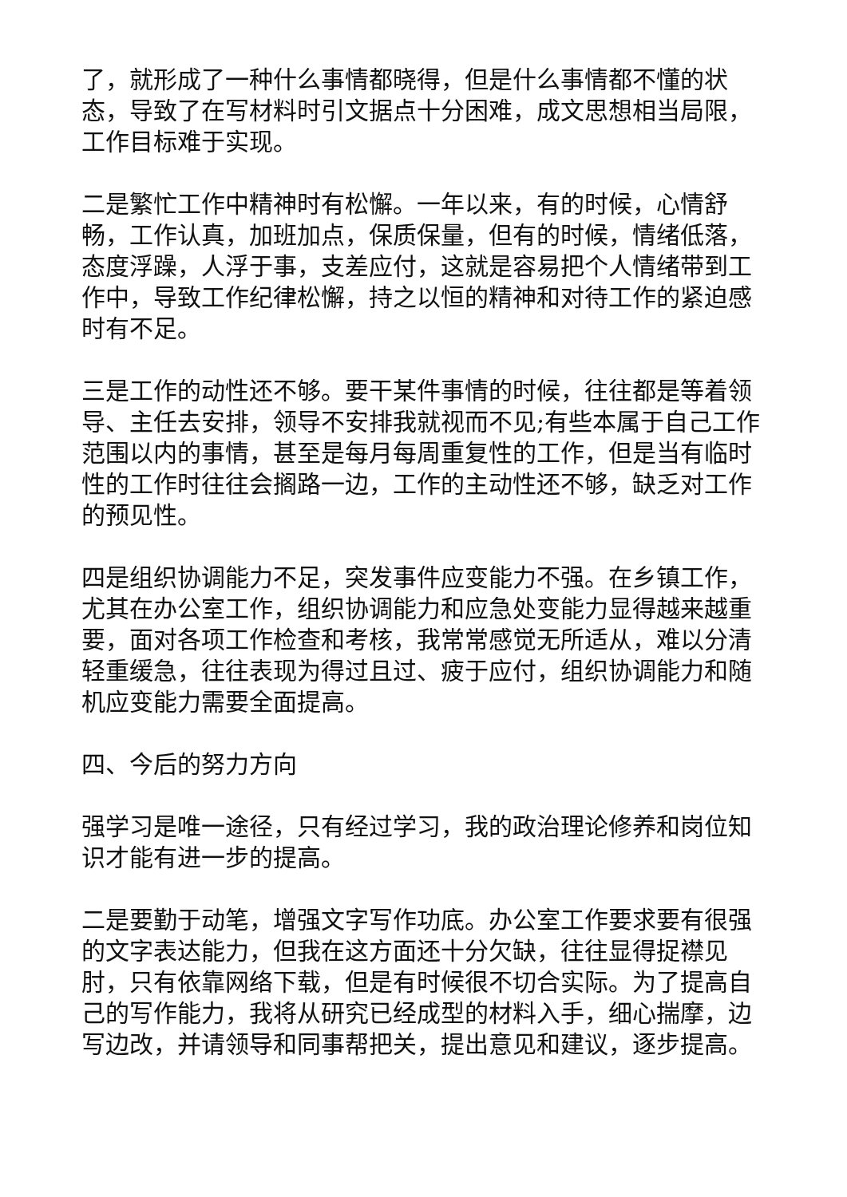了，就形成了一种什么事情都晓得，但是什么事情都不懂的状态，导致了在写材料时引文据点十分困难，成文思想相当局限，工作目标难于实现。
二是繁忙工作中精神时有松懈。一年以来，有的时候，心情舒畅，工作认真，加班加点，保质保量，但有的时候，情绪低落，态度浮躁，人浮于事，支差应付，这就是容易把个人情绪带到工作中，导致工作纪律松懈，持之以恒的精神和对待工作的紧迫感时有不足。
三是工作的动性还不够。要干某件事情的时候，往往都是等着领导、主任去安排，领导不安排我就视而不见;有些本属于自己工作范围以内的事情，甚至是每月每周重复性的工作，但是当有临时性的工作时往往会搁路一边，工作的主动性还不够，缺乏对工作的预见性。
四是组织协调能力不足，突发事件应变能力不强。在乡镇工作，尤其在办公室工作，组织协调能力和应急处变能力显得越来越重要，面对各项工作检查和考核，我常常感觉无所适从，难以分清轻重缓急，往往表现为得过且过、疲于应付，组织协调能力和随机应变能力需要全面提高。
四、今后的努力方向
强学习是唯一途径，只有经过学习，我的政治理论修养和岗位知识才能有进一步的提高。
二是要勤于动笔，增强文字写作功底。办公室工作要求要有很强的文字表达能力，但我在这方面还十分欠缺，往往显得捉襟见肘，只有依靠网络下载，但是有时候很不切合实际。为了提高自己的写作能力，我将从研究已经成型的材料入手，细心揣摩，边写边改，并请领导和同事帮把关，提出意见和建议，逐步提高。